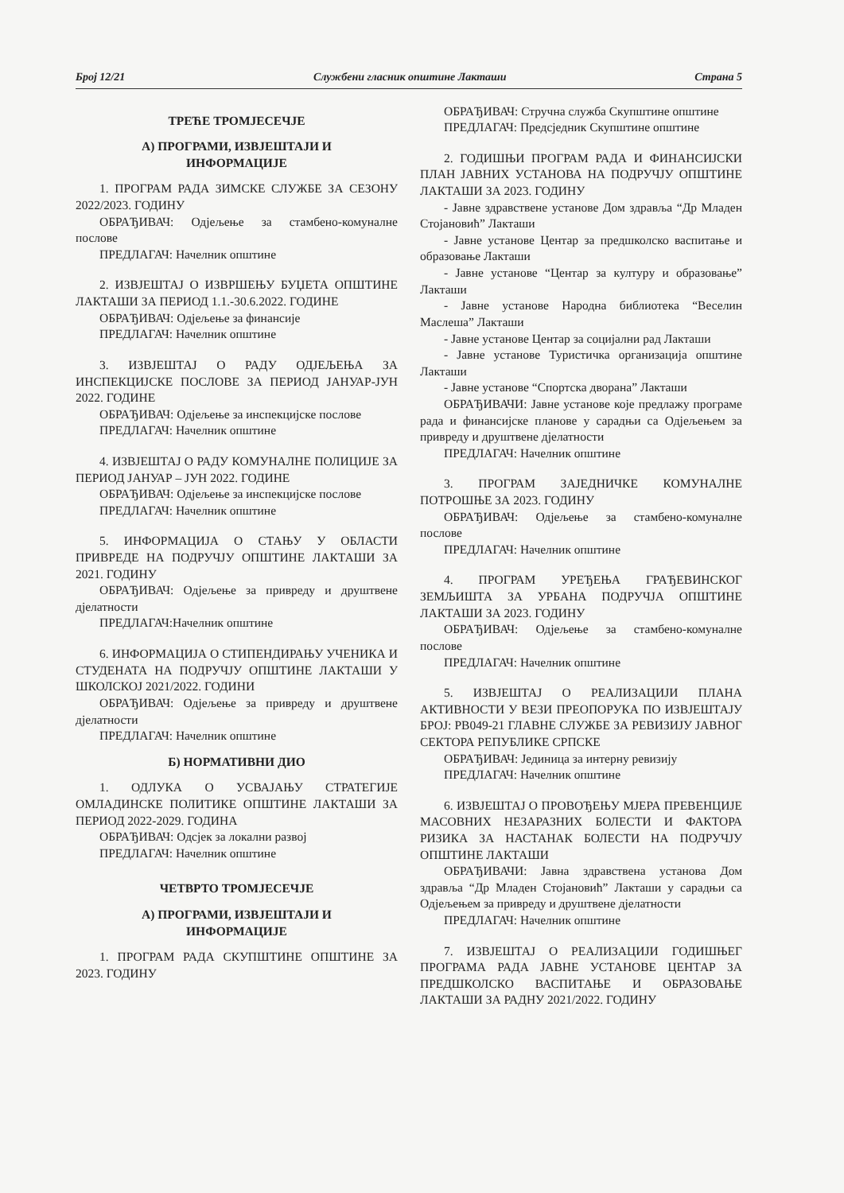Број 12/21 Службени гласник општине Лакташи Страна 5
ТРЕЋЕ ТРОМЈЕСЕЧЈЕ
А) ПРОГРАМИ, ИЗВЈЕШТАЈИ И
ИНФОРМАЦИЈЕ
1. ПРОГРАМ РАДА ЗИМСКЕ СЛУЖБЕ ЗА СЕЗОНУ 2022/2023. ГОДИНУ
ОБРАЂИВАЧ: Одјељење за стамбено-комуналне послове
ПРЕДЛАГАЧ: Начелник општине
2. ИЗВЈЕШТАЈ О ИЗВРШЕЊУ БУЏЕТА ОПШТИНЕ ЛАКТАШИ ЗА ПЕРИОД 1.1.-30.6.2022. ГОДИНЕ
ОБРАЂИВАЧ: Одјељење за финансије
ПРЕДЛАГАЧ: Начелник општине
3. ИЗВЈЕШТАЈ О РАДУ ОДЈЕЉЕЊА ЗА ИНСПЕКЦИЈСКЕ ПОСЛОВЕ ЗА ПЕРИОД ЈАНУАР-ЈУН 2022. ГОДИНЕ
ОБРАЂИВАЧ: Одјељење за инспекцијске послове
ПРЕДЛАГАЧ: Начелник општине
4. ИЗВЈЕШТАЈ О РАДУ КОМУНАЛНЕ ПОЛИЦИЈЕ ЗА ПЕРИОД ЈАНУАР – ЈУН 2022. ГОДИНЕ
ОБРАЂИВАЧ: Одјељење за инспекцијске послове
ПРЕДЛАГАЧ: Начелник општине
5. ИНФОРМАЦИЈА О СТАЊУ У ОБЛАСТИ ПРИВРЕДЕ НА ПОДРУЧЈУ ОПШТИНЕ ЛАКТАШИ ЗА 2021. ГОДИНУ
ОБРАЂИВАЧ: Одјељење за привреду и друштвене дјелатности
ПРЕДЛАГАЧ:Начелник општине
6. ИНФОРМАЦИЈА О СТИПЕНДИРАЊУ УЧЕНИКА И СТУДЕНАТА НА ПОДРУЧЈУ ОПШТИНЕ ЛАКТАШИ У ШКОЛСКОЈ 2021/2022. ГОДИНИ
ОБРАЂИВАЧ: Одјељење за привреду и друштвене дјелатности
ПРЕДЛАГАЧ: Начелник општине
Б) НОРМАТИВНИ ДИО
1. ОДЛУКА О УСВАЈАЊУ СТРАТЕГИЈЕ ОМЛАДИНСКЕ ПОЛИТИКЕ ОПШТИНЕ ЛАКТАШИ ЗА ПЕРИОД 2022-2029. ГОДИНА
ОБРАЂИВАЧ: Одсјек за локални развој
ПРЕДЛАГАЧ: Начелник општине
ЧЕТВРТО ТРОМЈЕСЕЧЈЕ
А) ПРОГРАМИ, ИЗВЈЕШТАЈИ И
ИНФОРМАЦИЈЕ
1. ПРОГРАМ РАДА СКУПШТИНЕ ОПШТИНЕ ЗА 2023. ГОДИНУ
ОБРАЂИВАЧ: Стручна служба Скупштине општине
ПРЕДЛАГАЧ: Предсједник Скупштине општине
2. ГОДИШЊИ ПРОГРАМ РАДА И ФИНАНСИЈСКИ ПЛАН ЈАВНИХ УСТАНОВА НА ПОДРУЧЈУ ОПШТИНЕ ЛАКТАШИ ЗА 2023. ГОДИНУ
- Јавне здравствене установе Дом здравља “Др Младен Стојановић” Лакташи
- Јавне установе Центар за предшколско васпитање и образовање Лакташи
- Јавне установе “Центар за културу и образовање” Лакташи
- Јавне установе Народна библиотека “Веселин Маслеша” Лакташи
- Јавне установе Центар за социјални рад Лакташи
- Јавне установе Туристичка организација општине Лакташи
- Јавне установе “Спортска дворана” Лакташи
ОБРАЂИВАЧИ: Јавне установе које предлажу програме рада и финансијске планове у сарадњи са Одјељењем за привреду и друштвене дјелатности
ПРЕДЛАГАЧ: Начелник општине
3. ПРОГРАМ ЗАЈЕДНИЧКЕ КОМУНАЛНЕ ПОТРОШЊЕ ЗА 2023. ГОДИНУ
ОБРАЂИВАЧ: Одјељење за стамбено-комуналне послове
ПРЕДЛАГАЧ: Начелник општине
4. ПРОГРАМ УРЕЂЕЊА ГРАЂЕВИНСКОГ ЗЕМЉИШТА ЗА УРБАНА ПОДРУЧЈА ОПШТИНЕ ЛАКТАШИ ЗА 2023. ГОДИНУ
ОБРАЂИВАЧ: Одјељење за стамбено-комуналне послове
ПРЕДЛАГАЧ: Начелник општине
5. ИЗВЈЕШТАЈ О РЕАЛИЗАЦИЈИ ПЛАНА АКТИВНОСТИ У ВЕЗИ ПРЕОПОРУКА ПО ИЗВЈЕШТАЈУ БРОЈ: РВ049-21 ГЛАВНЕ СЛУЖБЕ ЗА РЕВИЗИЈУ ЈАВНОГ СЕКТОРА РЕПУБЛИКЕ СРПСКЕ
ОБРАЂИВАЧ: Јединица за интерну ревизију
ПРЕДЛАГАЧ: Начелник општине
6. ИЗВЈЕШТАЈ О ПРОВОЂЕЊУ МЈЕРА ПРЕВЕНЦИЈЕ МАСОВНИХ НЕЗАРАЗНИХ БОЛЕСТИ И ФАКТОРА РИЗИКА ЗА НАСТАНАК БОЛЕСТИ НА ПОДРУЧЈУ ОПШТИНЕ ЛАКТАШИ
ОБРАЂИВАЧИ: Јавна здравствена установа Дом здравља “Др Младен Стојановић” Лакташи у сарадњи са Одјељењем за привреду и друштвене дјелатности
ПРЕДЛАГАЧ: Начелник општине
7. ИЗВЈЕШТАЈ О РЕАЛИЗАЦИЈИ ГОДИШЊЕГ ПРОГРАМА РАДА ЈАВНЕ УСТАНОВЕ ЦЕНТАР ЗА ПРЕДШКОЛСКО ВАСПИТАЊЕ И ОБРАЗОВАЊЕ ЛАКТАШИ ЗА РАДНУ 2021/2022. ГОДИНУ